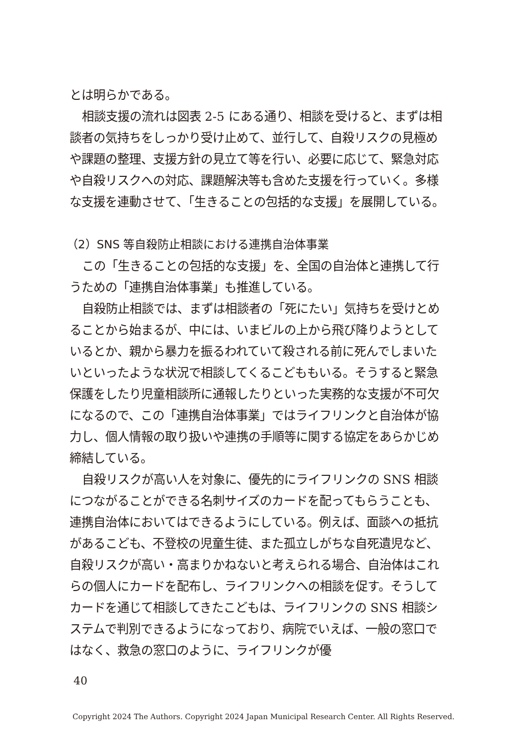とは明らかである。
相談支援の流れは図表 2-5 にある通り、相談を受けると、まずは相談者の気持ちをしっかり受け止めて、並行して、自殺リスクの見極めや課題の整理、支援方針の見立て等を行い、必要に応じて、緊急対応や自殺リスクへの対応、課題解決等も含めた支援を行っていく。多様な支援を連動させて、「生きることの包括的な支援」を展開している。
（2）SNS 等自殺防止相談における連携自治体事業
この「生きることの包括的な支援」を、全国の自治体と連携して行うための「連携自治体事業」も推進している。
自殺防止相談では、まずは相談者の「死にたい」気持ちを受けとめることから始まるが、中には、いまビルの上から飛び降りようとしているとか、親から暴力を振るわれていて殺される前に死んでしまいたいといったような状況で相談してくるこどももいる。そうすると緊急保護をしたり児童相談所に通報したりといった実務的な支援が不可欠になるので、この「連携自治体事業」ではライフリンクと自治体が協力し、個人情報の取り扱いや連携の手順等に関する協定をあらかじめ締結している。
自殺リスクが高い人を対象に、優先的にライフリンクの SNS 相談につながることができる名刺サイズのカードを配ってもらうことも、連携自治体においてはできるようにしている。例えば、面談への抵抗があるこども、不登校の児童生徒、また孤立しがちな自死遺児など、自殺リスクが高い・高まりかねないと考えられる場合、自治体はこれらの個人にカードを配布し、ライフリンクへの相談を促す。そうしてカードを通じて相談してきたこどもは、ライフリンクの SNS 相談システムで判別できるようになっており、病院でいえば、一般の窓口ではなく、救急の窓口のように、ライフリンクが優
40
Copyright 2024 The Authors. Copyright 2024 Japan Municipal Research Center. All Rights Reserved.